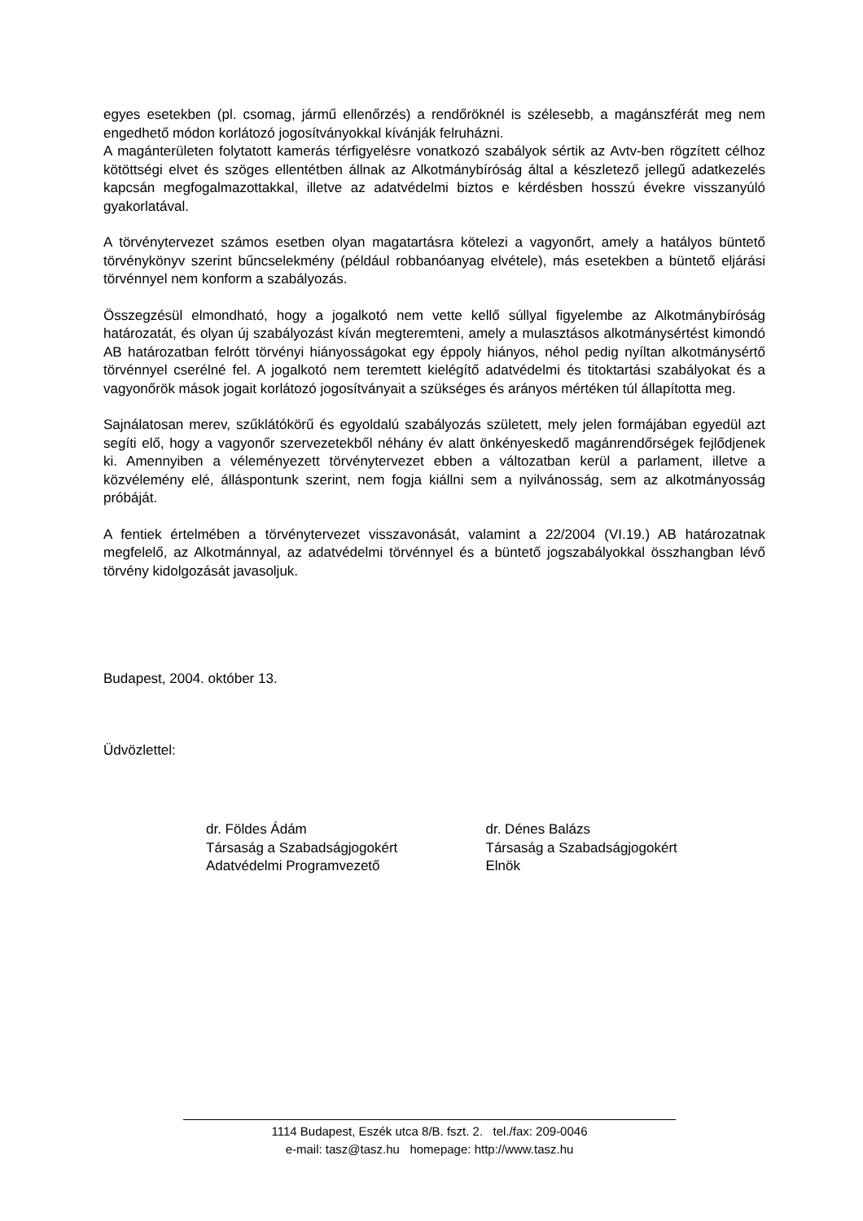egyes esetekben (pl. csomag, jármű ellenőrzés) a rendőröknél is szélesebb, a magánszférát meg nem engedhető módon korlátozó jogosítványokkal kívánják felruházni.
A magánterületen folytatott kamerás térfigyelésre vonatkozó szabályok sértik az Avtv-ben rögzített célhoz kötöttségi elvet és szöges ellentétben állnak az Alkotmánybíróság által a készletező jellegű adatkezelés kapcsán megfogalmazottakkal, illetve az adatvédelmi biztos e kérdésben hosszú évekre visszanyúló gyakorlatával.
A törvénytervezet számos esetben olyan magatartásra kötelezi a vagyonőrt, amely a hatályos büntető törvénykönyv szerint bűncselekmény (például robbanóanyag elvétele), más esetekben a büntető eljárási törvénnyel nem konform a szabályozás.
Összegzésül elmondható, hogy a jogalkotó nem vette kellő súllyal figyelembe az Alkotmánybíróság határozatát, és olyan új szabályozást kíván megteremteni, amely a mulasztásos alkotmánysértést kimondó AB határozatban felrótt törvényi hiányosságokat egy éppoly hiányos, néhol pedig nyíltan alkotmánysértő törvénnyel cserélné fel. A jogalkotó nem teremtett kielégítő adatvédelmi és titoktartási szabályokat és a vagyonőrök mások jogait korlátozó jogosítványait a szükséges és arányos mértéken túl állapította meg.
Sajnálatosan merev, szűklátókörű és egyoldalú szabályozás született, mely jelen formájában egyedül azt segíti elő, hogy a vagyonőr szervezetekből néhány év alatt önkényeskedő magánrendőrségek fejlődjenek ki. Amennyiben a véleményezett törvénytervezet ebben a változatban kerül a parlament, illetve a közvélemény elé, álláspontunk szerint, nem fogja kiállni sem a nyilvánosság, sem az alkotmányosság próbáját.
A fentiek értelmében a törvénytervezet visszavonását, valamint a 22/2004 (VI.19.) AB határozatnak megfelelő, az Alkotmánnyal, az adatvédelmi törvénnyel és a büntető jogszabályokkal összhangban lévő törvény kidolgozását javasoljuk.
Budapest, 2004. október 13.
Üdvözlettel:
dr. Földes Ádám
Társaság a Szabadságjogokért
Adatvédelmi Programvezető
dr. Dénes Balázs
Társaság a Szabadságjogokért
Elnök
1114 Budapest, Eszék utca 8/B. fszt. 2. tel./fax: 209-0046
e-mail: tasz@tasz.hu homepage: http://www.tasz.hu